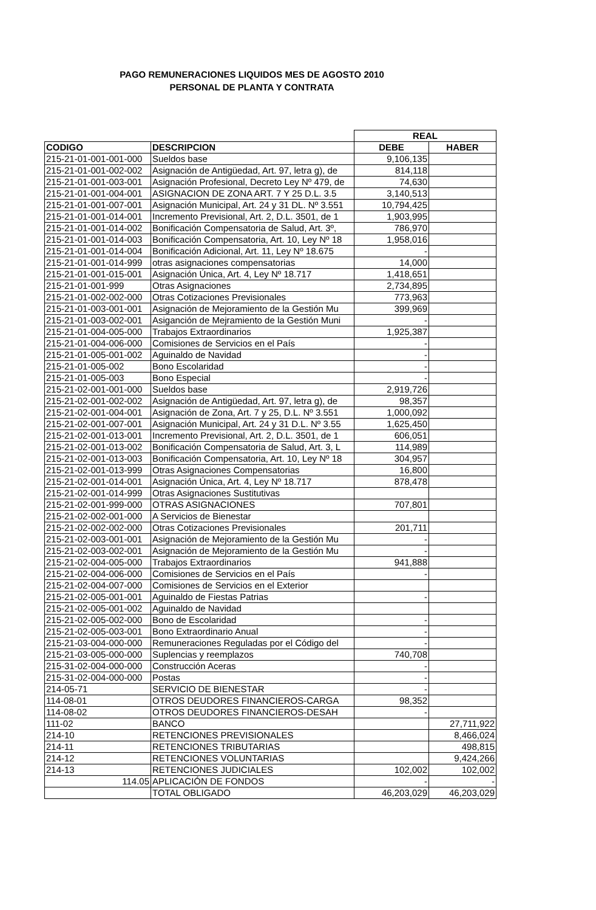PAGO REMUNERACIONES LIQUIDOS MES DE AGOSTO 2010
PERSONAL DE PLANTA Y CONTRATA
| | | REAL | |
| CODIGO | DESCRIPCION | DEBE | HABER |
| 215-21-01-001-001-000 | Sueldos base | 9,106,135 | |
| 215-21-01-001-002-002 | Asignación de Antigüedad, Art. 97, letra g), de | 814,118 | |
| 215-21-01-001-003-001 | Asignación Profesional, Decreto Ley Nº 479, de | 74,630 | |
| 215-21-01-001-004-001 | ASIGNACION DE ZONA ART. 7 Y 25 D.L. 3.5 | 3,140,513 | |
| 215-21-01-001-007-001 | Asignación Municipal, Art. 24 y 31 DL. Nº 3.551 | 10,794,425 | |
| 215-21-01-001-014-001 | Incremento Previsional, Art. 2, D.L. 3501, de 1 | 1,903,995 | |
| 215-21-01-001-014-002 | Bonificación Compensatoria de Salud, Art. 3º, | 786,970 | |
| 215-21-01-001-014-003 | Bonificación Compensatoria, Art. 10, Ley Nº 18 | 1,958,016 | |
| 215-21-01-001-014-004 | Bonificación Adicional, Art. 11, Ley Nº 18.675 | - | |
| 215-21-01-001-014-999 | otras asignaciones compensatorias | 14,000 | |
| 215-21-01-001-015-001 | Asignación Única, Art. 4, Ley Nº 18.717 | 1,418,651 | |
| 215-21-01-001-999 | Otras Asignaciones | 2,734,895 | |
| 215-21-01-002-002-000 | Otras Cotizaciones Previsionales | 773,963 | |
| 215-21-01-003-001-001 | Asignación de Mejoramiento de la Gestión Mu | 399,969 | |
| 215-21-01-003-002-001 | Asiganción de Mejramiento de la Gestión Muni | - | |
| 215-21-01-004-005-000 | Trabajos Extraordinarios | 1,925,387 | |
| 215-21-01-004-006-000 | Comisiones de Servicios en el País | - | |
| 215-21-01-005-001-002 | Aguinaldo de Navidad | - | |
| 215-21-01-005-002 | Bono Escolaridad | - | |
| 215-21-01-005-003 | Bono Especial | - | |
| 215-21-02-001-001-000 | Sueldos base | 2,919,726 | |
| 215-21-02-001-002-002 | Asignación de Antigüedad, Art. 97, letra g), de | 98,357 | |
| 215-21-02-001-004-001 | Asignación de Zona, Art. 7 y 25, D.L. Nº 3.551 | 1,000,092 | |
| 215-21-02-001-007-001 | Asignación Municipal, Art. 24 y 31 D.L. Nº 3.55 | 1,625,450 | |
| 215-21-02-001-013-001 | Incremento Previsional, Art. 2, D.L. 3501, de 1 | 606,051 | |
| 215-21-02-001-013-002 | Bonificación Compensatoria de Salud, Art. 3, L | 114,989 | |
| 215-21-02-001-013-003 | Bonificación Compensatoria, Art. 10, Ley Nº 18 | 304,957 | |
| 215-21-02-001-013-999 | Otras Asignaciones Compensatorias | 16,800 | |
| 215-21-02-001-014-001 | Asignación Única, Art. 4, Ley Nº 18.717 | 878,478 | |
| 215-21-02-001-014-999 | Otras Asignaciones Sustitutivas | | |
| 215-21-02-001-999-000 | OTRAS ASIGNACIONES | 707,801 | |
| 215-21-02-002-001-000 | A Servicios de Bienestar | | |
| 215-21-02-002-002-000 | Otras Cotizaciones Previsionales | 201,711 | |
| 215-21-02-003-001-001 | Asignación de Mejoramiento de la Gestión Mu | - | |
| 215-21-02-003-002-001 | Asignación de Mejoramiento de la Gestión Mu | - | |
| 215-21-02-004-005-000 | Trabajos Extraordinarios | 941,888 | |
| 215-21-02-004-006-000 | Comisiones de Servicios en el País | - | |
| 215-21-02-004-007-000 | Comisiones de Servicios en el Exterior | | |
| 215-21-02-005-001-001 | Aguinaldo de Fiestas Patrias | - | |
| 215-21-02-005-001-002 | Aguinaldo de Navidad | | |
| 215-21-02-005-002-000 | Bono de Escolaridad | - | |
| 215-21-02-005-003-001 | Bono Extraordinario Anual | - | |
| 215-21-03-004-000-000 | Remuneraciones Reguladas por el Código del | - | |
| 215-21-03-005-000-000 | Suplencias y reemplazos | 740,708 | |
| 215-31-02-004-000-000 | Construcción Aceras | - | |
| 215-31-02-004-000-000 | Postas | - | |
| 214-05-71 | SERVICIO DE BIENESTAR | - | |
| 114-08-01 | OTROS DEUDORES FINANCIEROS-CARGA | 98,352 | |
| 114-08-02 | OTROS DEUDORES FINANCIEROS-DESAH | - | |
| 111-02 | BANCO | | 27,711,922 |
| 214-10 | RETENCIONES PREVISIONALES | | 8,466,024 |
| 214-11 | RETENCIONES TRIBUTARIAS | | 498,815 |
| 214-12 | RETENCIONES VOLUNTARIAS | | 9,424,266 |
| 214-13 | RETENCIONES JUDICIALES | 102,002 | 102,002 |
| 114.05 | APLICACIÓN DE FONDOS | - | - |
| | TOTAL OBLIGADO | 46,203,029 | 46,203,029 |